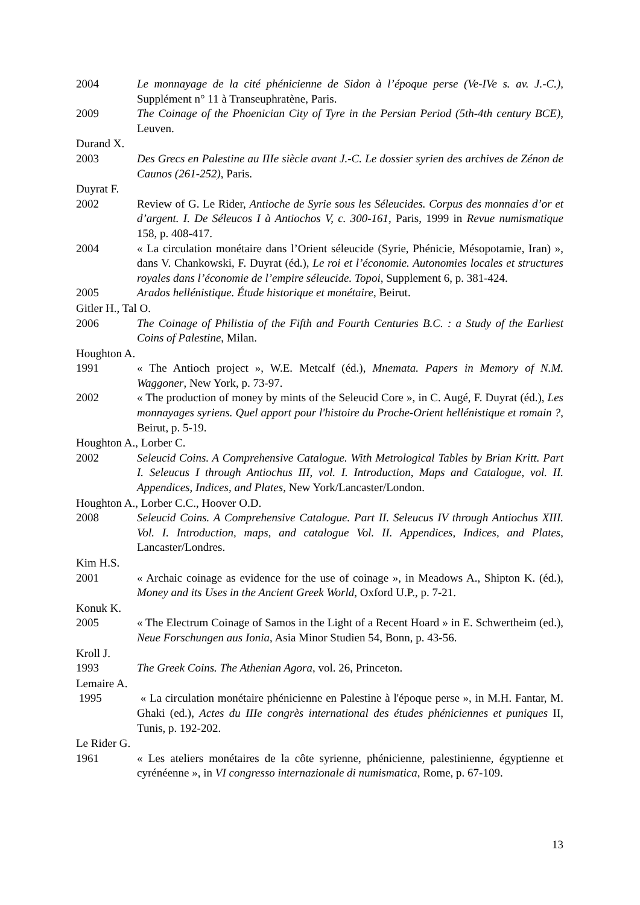2004 Le monnayage de la cité phénicienne de Sidon à l’époque perse (Ve-IVe s. av. J.-C.), Supplément n° 11 à Transeuphratène, Paris.
2009 The Coinage of the Phoenician City of Tyre in the Persian Period (5th-4th century BCE), Leuven.
Durand X.
2003 Des Grecs en Palestine au IIIe siècle avant J.-C. Le dossier syrien des archives de Zénon de Caunos (261-252), Paris.
Duyrat F.
2002 Review of G. Le Rider, Antioche de Syrie sous les Séleucides. Corpus des monnaies d’or et d’argent. I. De Séleucos I à Antiochos V, c. 300-161, Paris, 1999 in Revue numismatique 158, p. 408-417.
2004 « La circulation monétaire dans l’Orient séleucide (Syrie, Phénicie, Mésopotamie, Iran) », dans V. Chankowski, F. Duyrat (éd.), Le roi et l’économie. Autonomies locales et structures royales dans l’économie de l’empire séleucide. Topoi, Supplement 6, p. 381-424.
2005 Arados hellénistique. Étude historique et monétaire, Beirut.
Gitler H., Tal O.
2006 The Coinage of Philistia of the Fifth and Fourth Centuries B.C. : a Study of the Earliest Coins of Palestine, Milan.
Houghton A.
1991 « The Antioch project », W.E. Metcalf (éd.), Mnemata. Papers in Memory of N.M. Waggoner, New York, p. 73-97.
2002 « The production of money by mints of the Seleucid Core », in C. Augé, F. Duyrat (éd.), Les monnayages syriens. Quel apport pour l'histoire du Proche-Orient hellénistique et romain ?, Beirut, p. 5-19.
Houghton A., Lorber C.
2002 Seleucid Coins. A Comprehensive Catalogue. With Metrological Tables by Brian Kritt. Part I. Seleucus I through Antiochus III, vol. I. Introduction, Maps and Catalogue, vol. II. Appendices, Indices, and Plates, New York/Lancaster/London.
Houghton A., Lorber C.C., Hoover O.D.
2008 Seleucid Coins. A Comprehensive Catalogue. Part II. Seleucus IV through Antiochus XIII. Vol. I. Introduction, maps, and catalogue Vol. II. Appendices, Indices, and Plates, Lancaster/Londres.
Kim H.S.
2001 « Archaic coinage as evidence for the use of coinage », in Meadows A., Shipton K. (éd.), Money and its Uses in the Ancient Greek World, Oxford U.P., p. 7-21.
Konuk K.
2005 « The Electrum Coinage of Samos in the Light of a Recent Hoard » in E. Schwertheim (ed.), Neue Forschungen aus Ionia, Asia Minor Studien 54, Bonn, p. 43-56.
Kroll J.
1993 The Greek Coins. The Athenian Agora, vol. 26, Princeton.
Lemaire A.
1995 « La circulation monétaire phénicienne en Palestine à l'époque perse », in M.H. Fantar, M. Ghaki (ed.), Actes du IIIe congrès international des études phéniciennes et puniques II, Tunis, p. 192-202.
Le Rider G.
1961 « Les ateliers monétaires de la côte syrienne, phénicienne, palestinienne, égyptienne et cyrénéenne », in VI congresso internazionale di numismatica, Rome, p. 67-109.
13